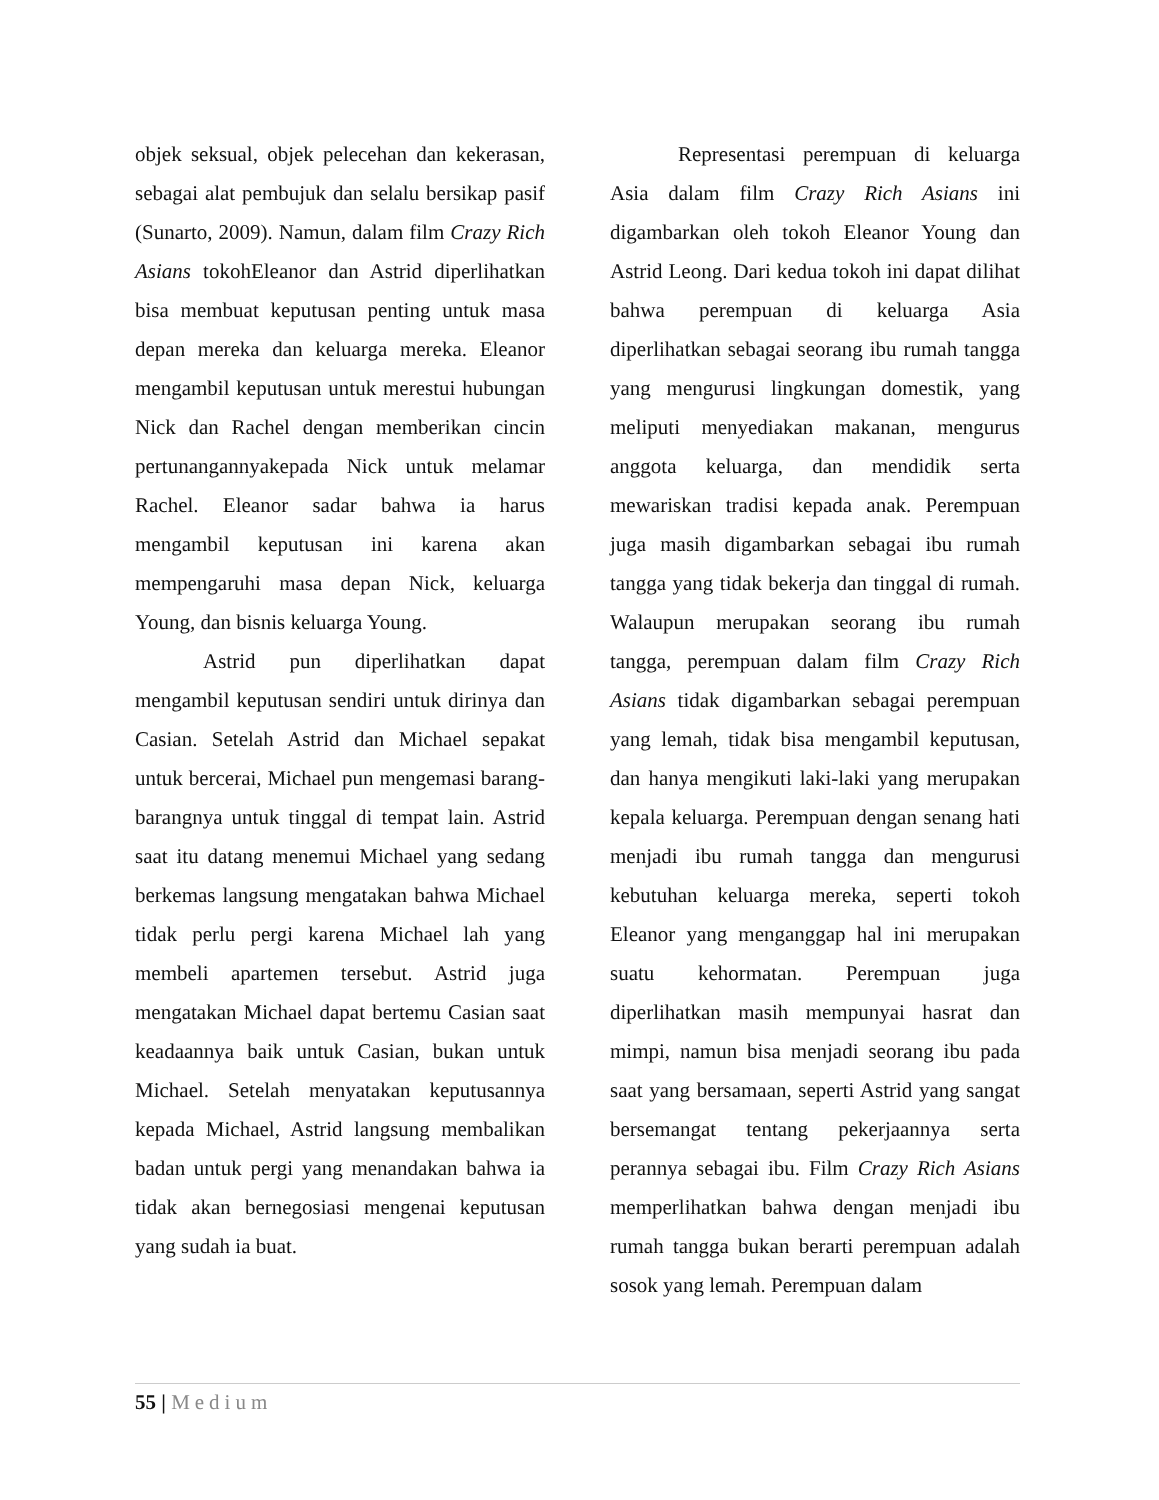objek seksual, objek pelecehan dan kekerasan, sebagai alat pembujuk dan selalu bersikap pasif (Sunarto, 2009). Namun, dalam film Crazy Rich Asians tokohEleanor dan Astrid diperlihatkan bisa membuat keputusan penting untuk masa depan mereka dan keluarga mereka. Eleanor mengambil keputusan untuk merestui hubungan Nick dan Rachel dengan memberikan cincin pertunangannyakepada Nick untuk melamar Rachel. Eleanor sadar bahwa ia harus mengambil keputusan ini karena akan mempengaruhi masa depan Nick, keluarga Young, dan bisnis keluarga Young.
Astrid pun diperlihatkan dapat mengambil keputusan sendiri untuk dirinya dan Casian. Setelah Astrid dan Michael sepakat untuk bercerai, Michael pun mengemasi barang-barangnya untuk tinggal di tempat lain. Astrid saat itu datang menemui Michael yang sedang berkemas langsung mengatakan bahwa Michael tidak perlu pergi karena Michael lah yang membeli apartemen tersebut. Astrid juga mengatakan Michael dapat bertemu Casian saat keadaannya baik untuk Casian, bukan untuk Michael. Setelah menyatakan keputusannya kepada Michael, Astrid langsung membalikan badan untuk pergi yang menandakan bahwa ia tidak akan bernegosiasi mengenai keputusan yang sudah ia buat.
Representasi perempuan di keluarga Asia dalam film Crazy Rich Asians ini digambarkan oleh tokoh Eleanor Young dan Astrid Leong. Dari kedua tokoh ini dapat dilihat bahwa perempuan di keluarga Asia diperlihatkan sebagai seorang ibu rumah tangga yang mengurusi lingkungan domestik, yang meliputi menyediakan makanan, mengurus anggota keluarga, dan mendidik serta mewariskan tradisi kepada anak. Perempuan juga masih digambarkan sebagai ibu rumah tangga yang tidak bekerja dan tinggal di rumah. Walaupun merupakan seorang ibu rumah tangga, perempuan dalam film Crazy Rich Asians tidak digambarkan sebagai perempuan yang lemah, tidak bisa mengambil keputusan, dan hanya mengikuti laki-laki yang merupakan kepala keluarga. Perempuan dengan senang hati menjadi ibu rumah tangga dan mengurusi kebutuhan keluarga mereka, seperti tokoh Eleanor yang menganggap hal ini merupakan suatu kehormatan. Perempuan juga diperlihatkan masih mempunyai hasrat dan mimpi, namun bisa menjadi seorang ibu pada saat yang bersamaan, seperti Astrid yang sangat bersemangat tentang pekerjaannya serta perannya sebagai ibu. Film Crazy Rich Asians memperlihatkan bahwa dengan menjadi ibu rumah tangga bukan berarti perempuan adalah sosok yang lemah. Perempuan dalam
55 | Medium